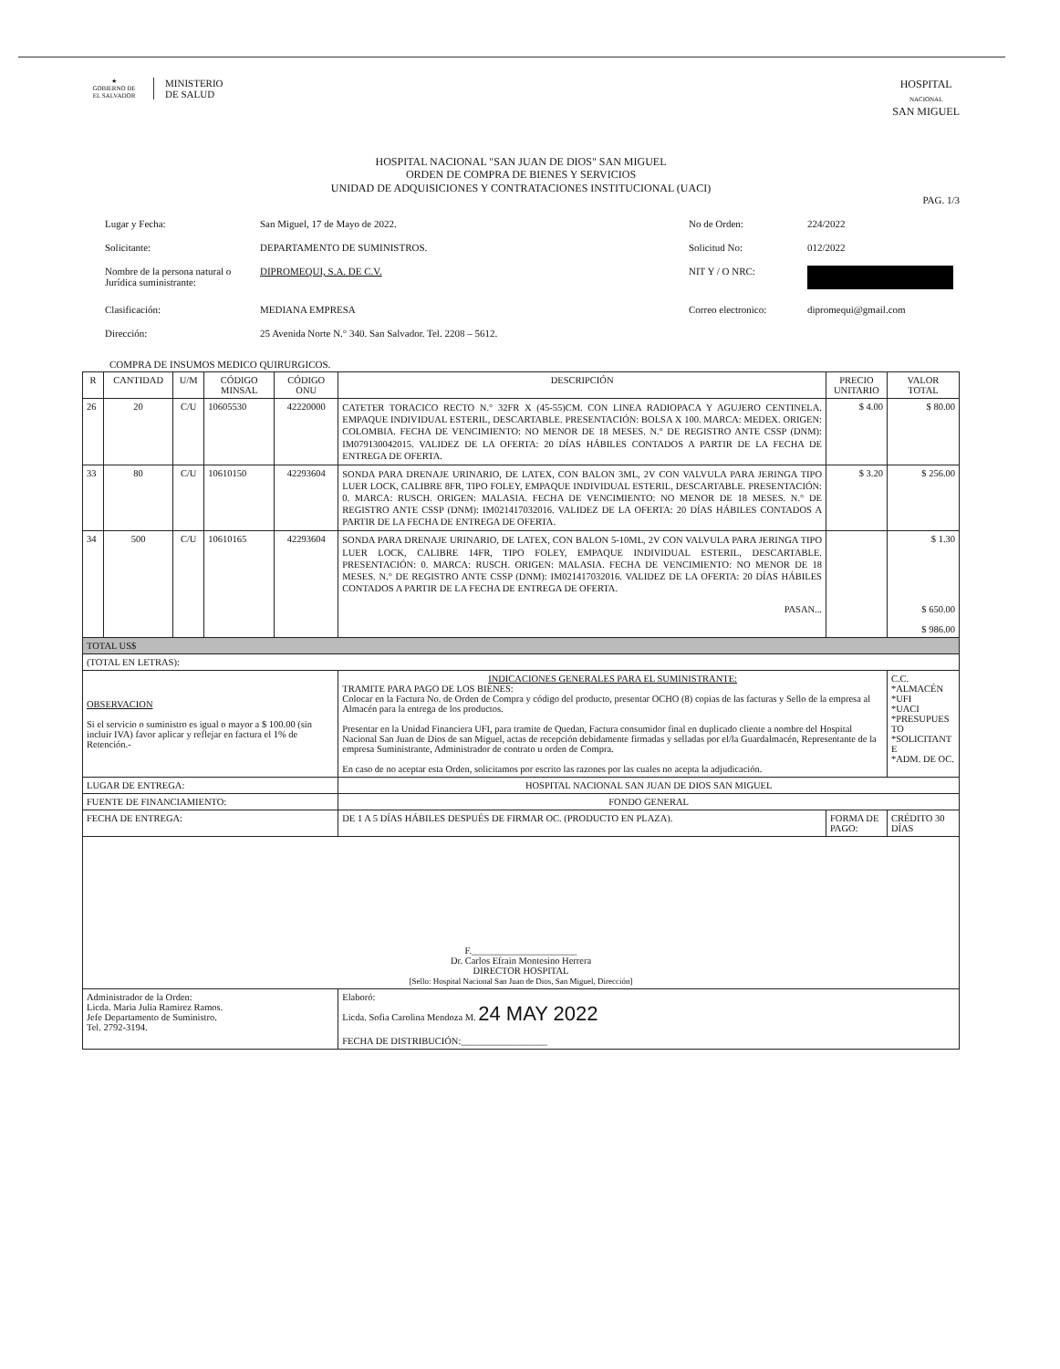★
GOBIERNO DE
EL SALVADOR
MINISTERIO
DE SALUD
HOSPITAL
NACIONAL
SAN MIGUEL
HOSPITAL NACIONAL "SAN JUAN DE DIOS" SAN MIGUEL
ORDEN DE COMPRA DE BIENES Y SERVICIOS
UNIDAD DE ADQUISICIONES Y CONTRATACIONES INSTITUCIONAL (UACI)
PAG. 1/3
Lugar y Fecha:
San Miguel, 17 de Mayo de 2022.
No de Orden:
224/2022
Solicitante:
DEPARTAMENTO DE SUMINISTROS.
Solicitud No:
012/2022
Nombre de la persona natural o Jurídica suministrante:
DIPROMEQUI, S.A. DE C.V.
NIT Y / O NRC:
Clasificación:
MEDIANA EMPRESA
Correo electronico:
dipromequi@gmail.com
Dirección:
25 Avenida Norte N.° 340. San Salvador. Tel. 2208 – 5612.
COMPRA DE INSUMOS MEDICO QUIRURGICOS.
| R | CANTIDAD | U/M | CÓDIGO MINSAL | CÓDIGO ONU | DESCRIPCIÓN | PRECIO UNITARIO | VALOR TOTAL |
| --- | --- | --- | --- | --- | --- | --- | --- |
| 26 | 20 | C/U | 10605530 | 42220000 | CATETER TORACICO RECTO N.° 32FR X (45-55)CM. CON LINEA RADIOPACA Y AGUJERO CENTINELA. EMPAQUE INDIVIDUAL ESTERIL, DESCARTABLE. PRESENTACIÓN: BOLSA X 100. MARCA: MEDEX. ORIGEN: COLOMBIA. FECHA DE VENCIMIENTO: NO MENOR DE 18 MESES. N.° DE REGISTRO ANTE CSSP (DNM): IM079130042015. VALIDEZ DE LA OFERTA: 20 DÍAS HÁBILES CONTADOS A PARTIR DE LA FECHA DE ENTREGA DE OFERTA. | $ 4.00 | $ 80.00 |
| 33 | 80 | C/U | 10610150 | 42293604 | SONDA PARA DRENAJE URINARIO, DE LATEX, CON BALON 3ML, 2V CON VALVULA PARA JERINGA TIPO LUER LOCK, CALIBRE 8FR, TIPO FOLEY, EMPAQUE INDIVIDUAL ESTERIL, DESCARTABLE. PRESENTACIÓN: 0. MARCA: RUSCH. ORIGEN: MALASIA. FECHA DE VENCIMIENTO: NO MENOR DE 18 MESES. N.° DE REGISTRO ANTE CSSP (DNM): IM021417032016. VALIDEZ DE LA OFERTA: 20 DÍAS HÁBILES CONTADOS A PARTIR DE LA FECHA DE ENTREGA DE OFERTA. | $ 3.20 | $ 256.00 |
| 34 | 500 | C/U | 10610165 | 42293604 | SONDA PARA DRENAJE URINARIO, DE LATEX, CON BALON 5-10ML, 2V CON VALVULA PARA JERINGA TIPO LUER LOCK, CALIBRE 14FR, TIPO FOLEY, EMPAQUE INDIVIDUAL ESTERIL, DESCARTABLE. PRESENTACIÓN: 0. MARCA: RUSCH. ORIGEN: MALASIA. FECHA DE VENCIMIENTO: NO MENOR DE 18 MESES. N.° DE REGISTRO ANTE CSSP (DNM): IM021417032016. VALIDEZ DE LA OFERTA: 20 DÍAS HÁBILES CONTADOS A PARTIR DE LA FECHA DE ENTREGA DE OFERTA. PASAN... | | $ 1.30 $ 650.00 $ 986.00 |
| TOTAL US$ | | | | | | | |
| (TOTAL EN LETRAS): | | | | | | | |
| OBSERVACION Si el servicio o suministro es igual o mayor a $ 100.00 (sin incluir IVA) favor aplicar y reflejar en factura el 1% de Retención.- | | | | | INDICACIONES GENERALES PARA EL SUMINISTRANTE: TRAMITE PARA PAGO DE LOS BIENES: Colocar en la Factura No. de Orden de Compra y código del producto, presentar OCHO (8) copias de las facturas y Sello de la empresa al Almacén para la entrega de los productos. Presentar en la Unidad Financiera UFI, para tramite de Quedan, Factura consumidor final en duplicado cliente a nombre del Hospital Nacional San Juan de Dios de san Miguel, actas de recepción debidamente firmadas y selladas por el/la Guardalmacén, Representante de la empresa Suministrante, Administrador de contrato u orden de Compra. En caso de no aceptar esta Orden, solicitamos por escrito las razones por las cuales no acepta la adjudicación. | | C.C. *ALMACÉN *UFI *UACI *PRESUPUES TO *SOLICITANT E *ADM. DE OC. |
| LUGAR DE ENTREGA: | | | | | HOSPITAL NACIONAL SAN JUAN DE DIOS SAN MIGUEL | | |
| FUENTE DE FINANCIAMIENTO: | | | | | FONDO GENERAL | | |
| FECHA DE ENTREGA: | | | | | DE 1 A 5 DÍAS HÁBILES DESPUÉS DE FIRMAR OC. (PRODUCTO EN PLAZA). | FORMA DE PAGO: | CRÉDITO 30 DÍAS |
| F.______________________ Dr. Carlos Efrain Montesino Herrera DIRECTOR HOSPITAL [Sello: Hospital Nacional San Juan de Dios, San Miguel, Dirección] | | | | | | | |
| Administrador de la Orden: Licda. Maria Julia Ramirez Ramos. Jefe Departamento de Suministro. Tel. 2792-3194. | | | | | Elaboró: Licda. Sofia Carolina Mendoza M. 24 MAY 2022 FECHA DE DISTRIBUCIÓN:__________________ | | |